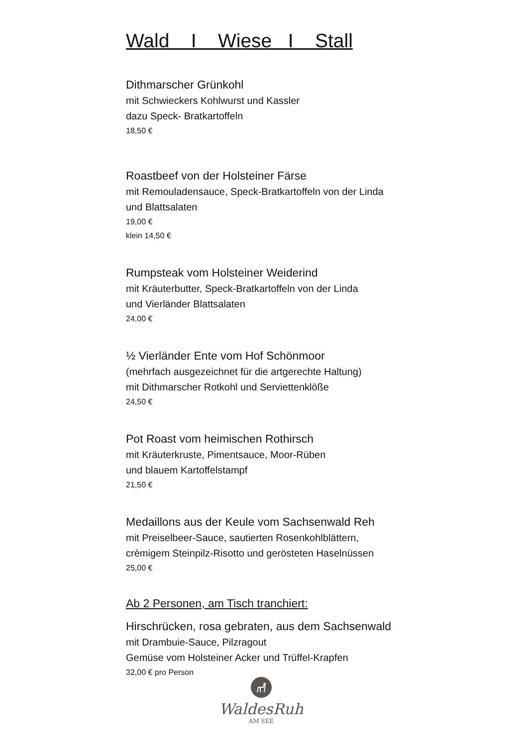Wald I Wiese I Stall
Dithmarscher Grünkohl
mit Schwieckers Kohlwurst und Kassler
dazu Speck- Bratkartoffeln
18,50 €
Roastbeef von der Holsteiner Färse
mit Remouladensauce, Speck-Bratkartoffeln von der Linda
und Blattsalaten
19,00 €
klein 14,50 €
Rumpsteak vom Holsteiner Weiderind
mit Kräuterbutter, Speck-Bratkartoffeln von der Linda
und Vierländer Blattsalaten
24,00 €
½ Vierländer Ente vom Hof Schönmoor
(mehrfach ausgezeichnet für die artgerechte Haltung)
mit Dithmarscher Rotkohl und Serviettenklöße
24,50 €
Pot Roast vom heimischen Rothirsch
mit Kräuterkruste, Pimentsauce, Moor-Rüben
und blauem Kartoffelstampf
21,50 €
Medaillons aus der Keule vom Sachsenwald Reh
mit Preiselbeer-Sauce, sautierten Rosenkohlblättern,
crèmigem Steinpilz-Risotto und gerösteten Haselnüssen
25,00 €
Ab 2 Personen, am Tisch tranchiert:
Hirschrücken, rosa gebraten, aus dem Sachsenwald
mit Drambuie-Sauce, Pilzragout
Gemüse vom Holsteiner Acker und Trüffel-Krapfen
32,00 € pro Person
WaldesRuh
AM SEE